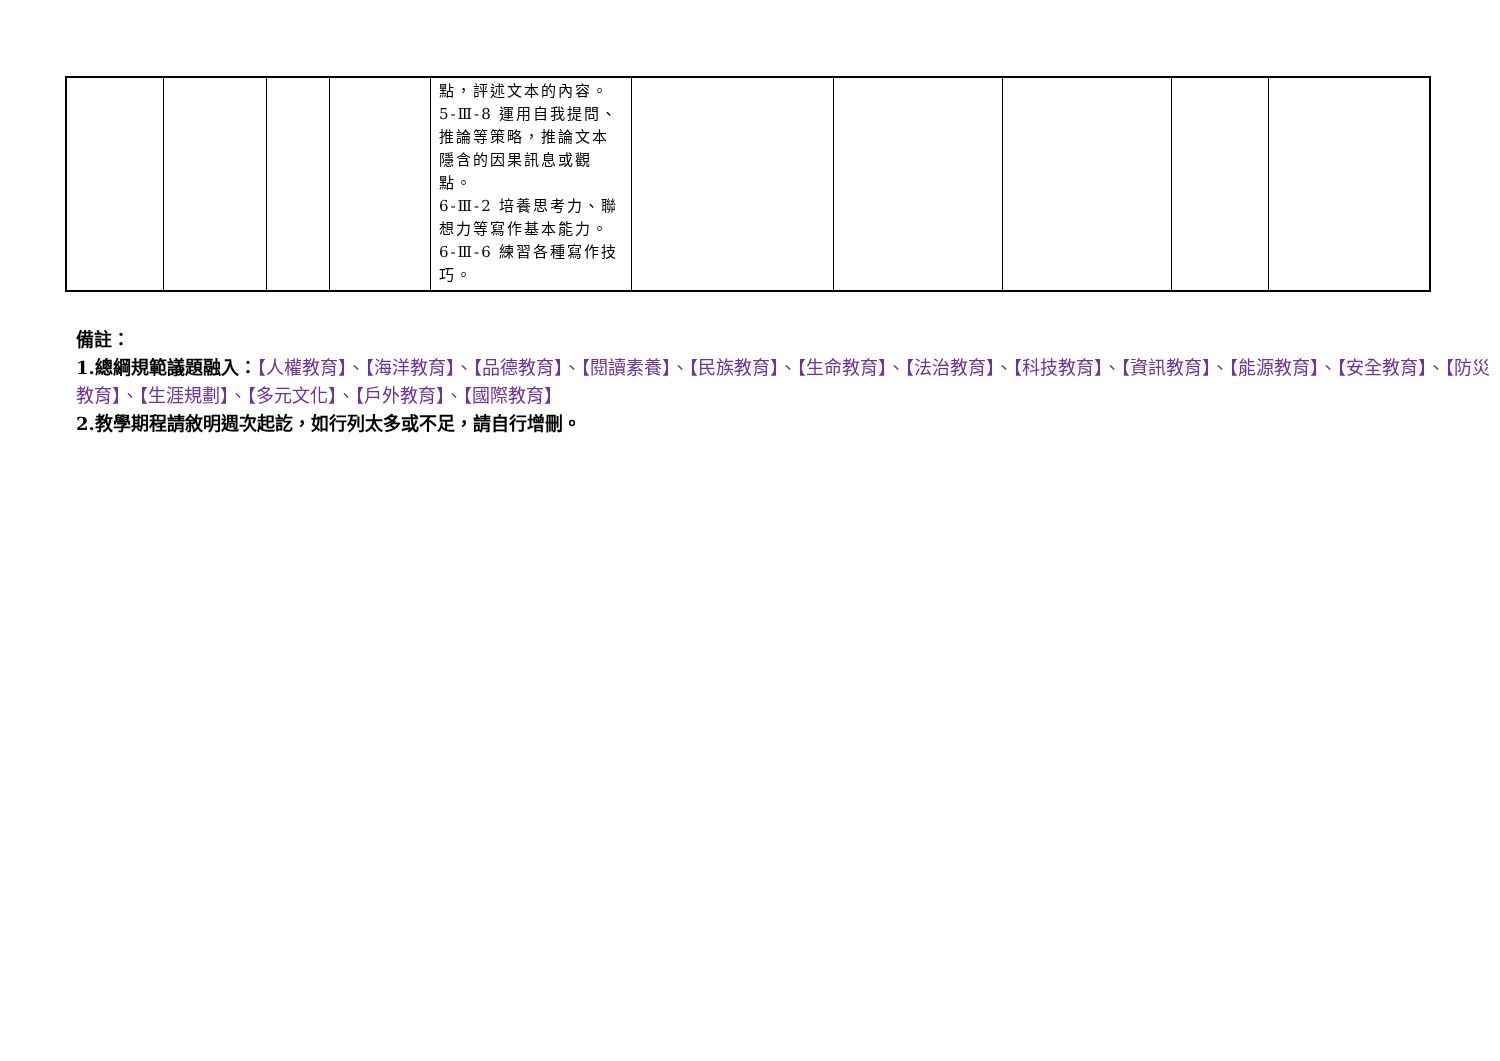| | | | | 點，評述文本的內容。 5-Ⅲ-8 運用自我提問、推論等策略，推論文本隱含的因果訊息或觀點。 6-Ⅲ-2 培養思考力、聯想力等寫作基本能力。 6-Ⅲ-6 練習各種寫作技巧。 | | | | | |
備註：
1.總綱規範議題融入：【人權教育】、【海洋教育】、【品德教育】、【閱讀素養】、【民族教育】、【生命教育】、【法治教育】、【科技教育】、【資訊教育】、【能源教育】、【安全教育】、【防災教育】、【生涯規劃】、【多元文化】、【戶外教育】、【國際教育】
2.教學期程請敘明週次起訖，如行列太多或不足，請自行增刪。